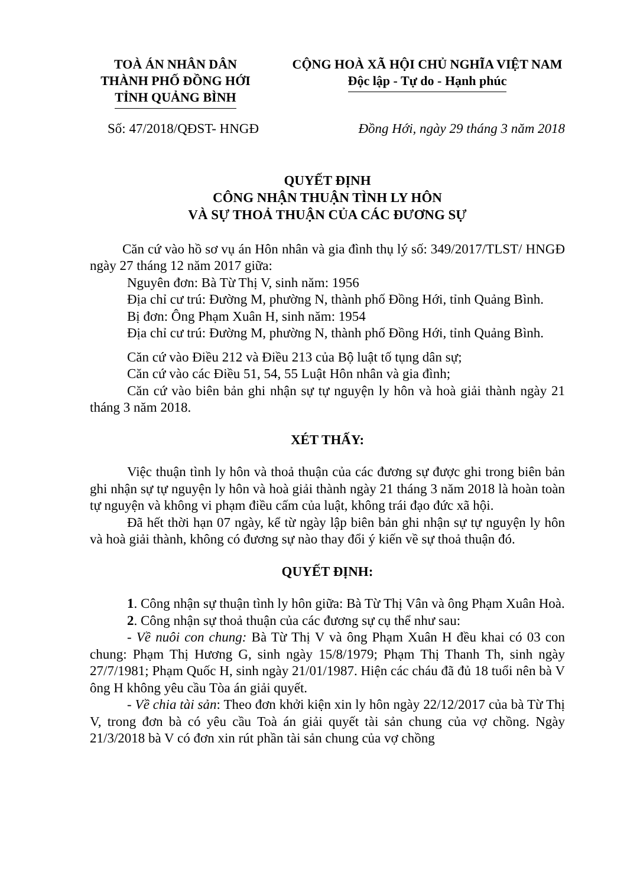TOÀ ÁN NHÂN DÂN
THÀNH PHỐ ĐỒNG HỚI
TỈNH QUẢNG BÌNH
CỘNG HOÀ XÃ HỘI CHỦ NGHĨA VIỆT NAM
Độc lập - Tự do - Hạnh phúc
Số: 47/2018/QĐST- HNGĐ Đồng Hới, ngày 29 tháng 3 năm 2018
QUYẾT ĐỊNH
CÔNG NHẬN THUẬN TÌNH LY HÔN
VÀ SỰ THOẢ THUẬN CỦA CÁC ĐƯƠNG SỰ
Căn cứ vào hồ sơ vụ án Hôn nhân và gia đình thụ lý số: 349/2017/TLST/ HNGĐ ngày 27 tháng 12 năm 2017 giữa:
Nguyên đơn: Bà Từ Thị V, sinh năm: 1956
Địa chỉ cư trú: Đường M, phường N, thành phố Đồng Hới, tỉnh Quảng Bình.
Bị đơn: Ông Phạm Xuân H, sinh năm: 1954
Địa chỉ cư trú: Đường M, phường N, thành phố Đồng Hới, tỉnh Quảng Bình.
Căn cứ vào Điều 212 và Điều 213 của Bộ luật tố tụng dân sự;
Căn cứ vào các Điều 51, 54, 55 Luật Hôn nhân và gia đình;
Căn cứ vào biên bản ghi nhận sự tự nguyện ly hôn và hoà giải thành ngày 21 tháng 3 năm 2018.
XÉT THẤY:
Việc thuận tình ly hôn và thoả thuận của các đương sự được ghi trong biên bản ghi nhận sự tự nguyện ly hôn và hoà giải thành ngày 21 tháng 3 năm 2018 là hoàn toàn tự nguyện và không vi phạm điều cấm của luật, không trái đạo đức xã hội.
Đã hết thời hạn 07 ngày, kể từ ngày lập biên bản ghi nhận sự tự nguyện ly hôn và hoà giải thành, không có đương sự nào thay đổi ý kiến về sự thoả thuận đó.
QUYẾT ĐỊNH:
1. Công nhận sự thuận tình ly hôn giữa: Bà Từ Thị Vân và ông Phạm Xuân Hoà.
2. Công nhận sự thoả thuận của các đương sự cụ thể như sau:
- Về nuôi con chung: Bà Từ Thị V và ông Phạm Xuân H đều khai có 03 con chung: Phạm Thị Hương G, sinh ngày 15/8/1979; Phạm Thị Thanh Th, sinh ngày 27/7/1981; Phạm Quốc H, sinh ngày 21/01/1987. Hiện các cháu đã đủ 18 tuổi nên bà V ông H không yêu cầu Tòa án giải quyết.
- Về chia tài sản: Theo đơn khởi kiện xin ly hôn ngày 22/12/2017 của bà Từ Thị V, trong đơn bà có yêu cầu Toà án giải quyết tài sản chung của vợ chồng. Ngày 21/3/2018 bà V có đơn xin rút phần tài sản chung của vợ chồng